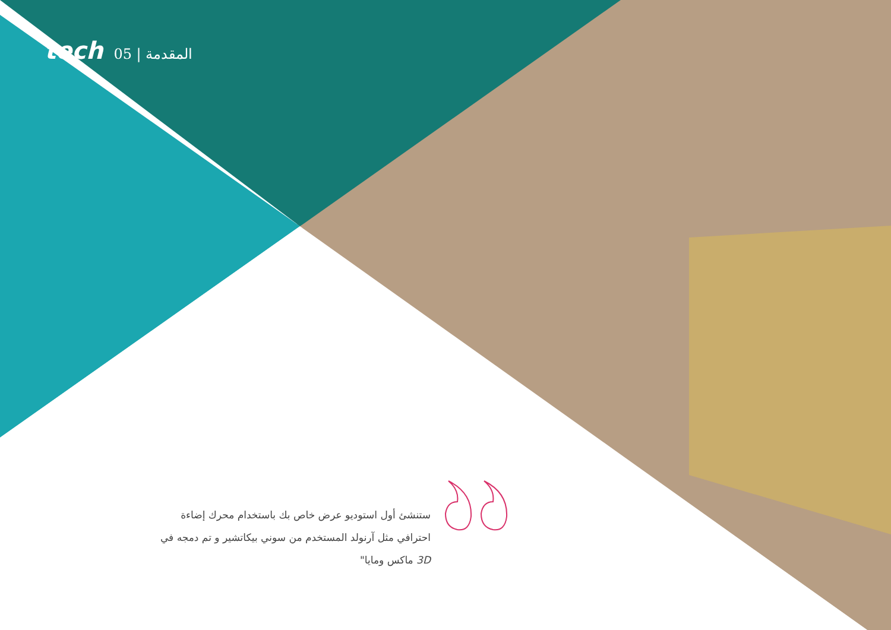tech 05 | المقدمة
ستنشئ أول استوديو عرض خاص بك باستخدام محرك إضاءة احترافي مثل آرنولد المستخدم من سوني بيكاتشير و تم دمجه في 3D ماكس ومايا"